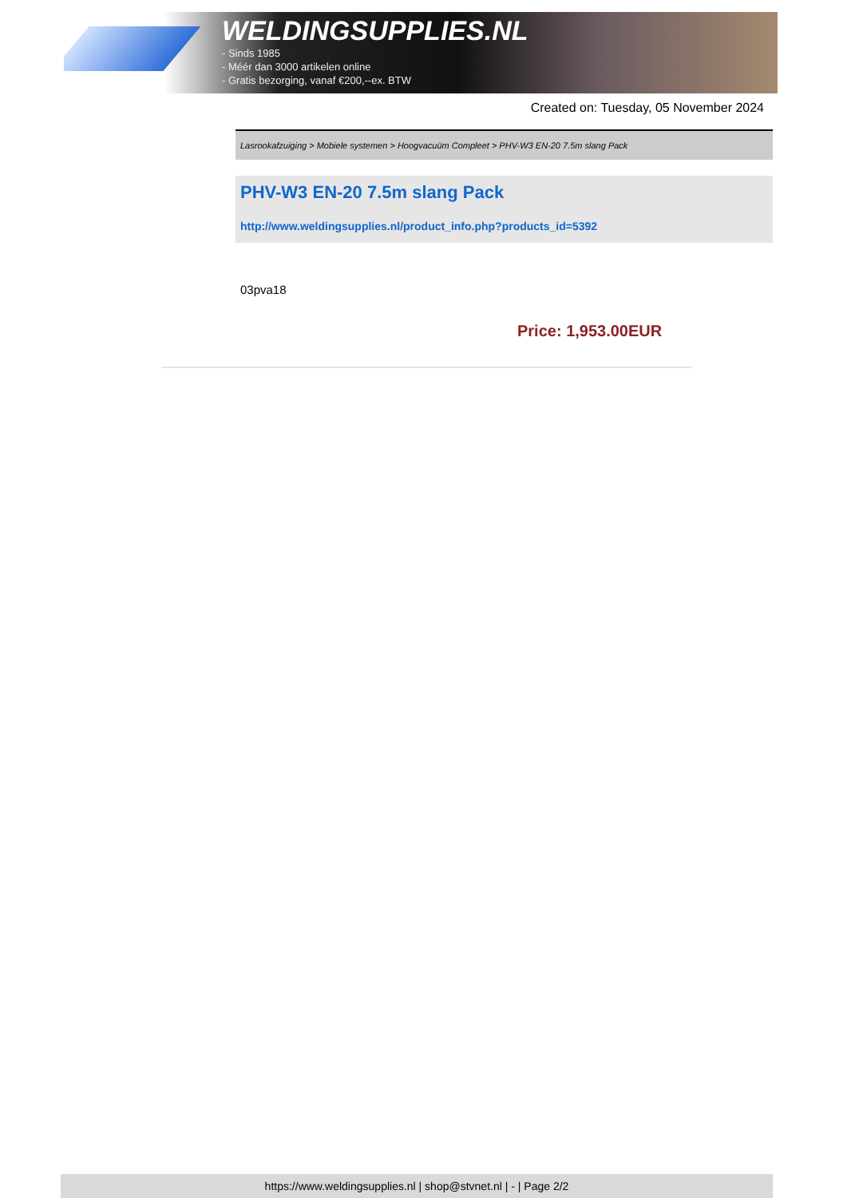WELDINGSUPPLIES.NL
- Sinds 1985
- Méér dan 3000 artikelen online
- Gratis bezorging, vanaf €200,--ex. BTW
Created on: Tuesday, 05 November 2024
Lasrookafzuiging > Mobiele systemen > Hoogvacuüm Compleet > PHV-W3 EN-20 7.5m slang Pack
PHV-W3 EN-20 7.5m slang Pack
http://www.weldingsupplies.nl/product_info.php?products_id=5392
03pva18
Price: 1,953.00EUR
https://www.weldingsupplies.nl | shop@stvnet.nl | - | Page 2/2